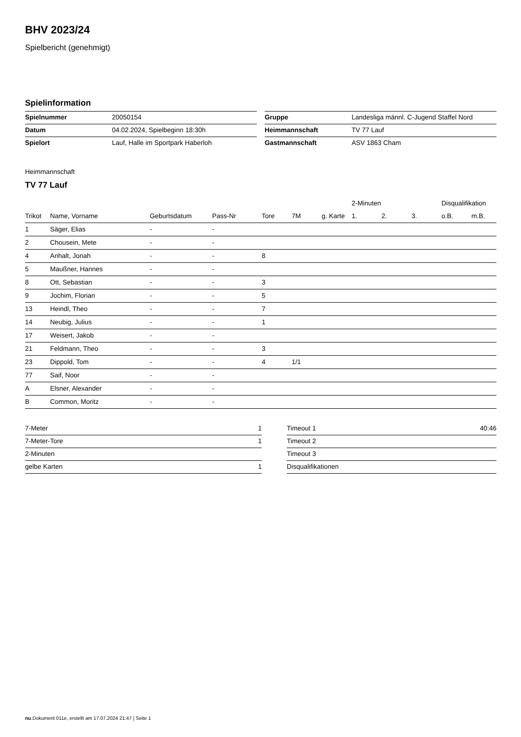BHV 2023/24
Spielbericht (genehmigt)
Spielinformation
| Spielnummer | 20050154 |
| Datum | 04.02.2024, Spielbeginn 18:30h |
| Spielort | Lauf, Halle im Sportpark Haberloh |
| Gruppe | Landesliga männl. C-Jugend Staffel Nord |
| Heimmannschaft | TV 77 Lauf |
| Gastmannschaft | ASV 1863 Cham |
Heimmannschaft
TV 77 Lauf
| | | | | | | | 2-Minuten | | | Disqualifikation | |
| --- | --- | --- | --- | --- | --- | --- | --- | --- | --- | --- | --- |
| Trikot | Name, Vorname | Geburtsdatum | Pass-Nr | Tore | 7M | g. Karte | 1. | 2. | 3. | o.B. | m.B. |
| 1 | Säger, Elias | - | - | | | | | | | | |
| 2 | Chousein, Mete | - | - | | | | | | | | |
| 4 | Anhalt, Jonah | - | - | 8 | | | | | | | |
| 5 | Maußner, Hannes | - | - | | | | | | | | |
| 8 | Ott, Sebastian | - | - | 3 | | | | | | | |
| 9 | Jochim, Florian | - | - | 5 | | | | | | | |
| 13 | Heindl, Theo | - | - | 7 | | | | | | | |
| 14 | Neubig, Julius | - | - | 1 | | | | | | | |
| 17 | Weisert, Jakob | - | - | | | | | | | | |
| 21 | Feldmann, Theo | - | - | 3 | | | | | | | |
| 23 | Dippold, Tom | - | - | 4 | 1/1 | | | | | | |
| 77 | Saif, Noor | - | - | | | | | | | | |
| A | Elsner, Alexander | - | - | | | | | | | | |
| B | Common, Moritz | - | - | | | | | | | | |
| 7-Meter | 1 |
| 7-Meter-Tore | 1 |
| 2-Minuten | |
| gelbe Karten | 1 |
| Timeout 1 | 40:46 |
| Timeout 2 | |
| Timeout 3 | |
| Disqualifikationen | |
nu.Dokument 011e, erstellt am 17.07.2024 21:47 | Seite 1